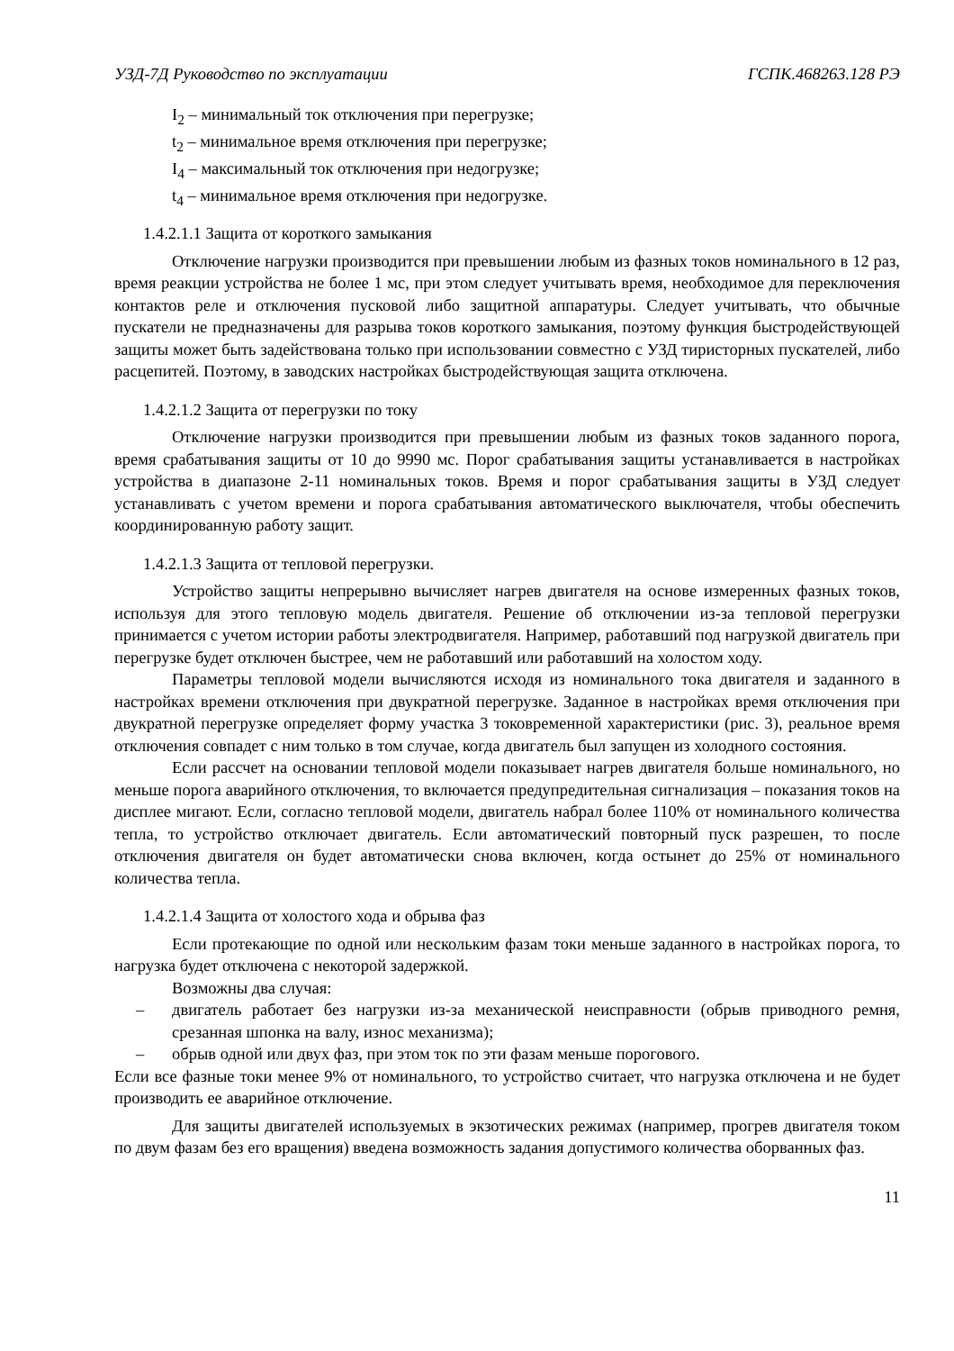УЗД-7Д Руководство по эксплуатации ГСПК.468263.128 РЭ
I<sub>2</sub> – минимальный ток отключения при перегрузке;
t<sub>2</sub> – минимальное время отключения при перегрузке;
I<sub>4</sub> – максимальный ток отключения при недогрузке;
t<sub>4</sub> – минимальное время отключения при недогрузке.
1.4.2.1.1 Защита от короткого замыкания
Отключение нагрузки производится при превышении любым из фазных токов номинального в 12 раз, время реакции устройства не более 1 мс, при этом следует учитывать время, необходимое для переключения контактов реле и отключения пусковой либо защитной аппаратуры. Следует учитывать, что обычные пускатели не предназначены для разрыва токов короткого замыкания, поэтому функция быстродействующей защиты может быть задействована только при использовании совместно с УЗД тиристорных пускателей, либо расцепитей. Поэтому, в заводских настройках быстродействующая защита отключена.
1.4.2.1.2 Защита от перегрузки по току
Отключение нагрузки производится при превышении любым из фазных токов заданного порога, время срабатывания защиты от 10 до 9990 мс. Порог срабатывания защиты устанавливается в настройках устройства в диапазоне 2-11 номинальных токов. Время и порог срабатывания защиты в УЗД следует устанавливать с учетом времени и порога срабатывания автоматического выключателя, чтобы обеспечить координированную работу защит.
1.4.2.1.3 Защита от тепловой перегрузки.
Устройство защиты непрерывно вычисляет нагрев двигателя на основе измеренных фазных токов, используя для этого тепловую модель двигателя. Решение об отключении из-за тепловой перегрузки принимается с учетом истории работы электродвигателя. Например, работавший под нагрузкой двигатель при перегрузке будет отключен быстрее, чем не работавший или работавший на холостом ходу.
Параметры тепловой модели вычисляются исходя из номинального тока двигателя и заданного в настройках времени отключения при двукратной перегрузке. Заданное в настройках время отключения при двукратной перегрузке определяет форму участка 3 токовременной характеристики (рис. 3), реальное время отключения совпадет с ним только в том случае, когда двигатель был запущен из холодного состояния.
Если рассчет на основании тепловой модели показывает нагрев двигателя больше номинального, но меньше порога аварийного отключения, то включается предупредительная сигнализация – показания токов на дисплее мигают. Если, согласно тепловой модели, двигатель набрал более 110% от номинального количества тепла, то устройство отключает двигатель. Если автоматический повторный пуск разрешен, то после отключения двигателя он будет автоматически снова включен, когда остынет до 25% от номинального количества тепла.
1.4.2.1.4 Защита от холостого хода и обрыва фаз
Если протекающие по одной или нескольким фазам токи меньше заданного в настройках порога, то нагрузка будет отключена с некоторой задержкой.
Возможны два случая:
– двигатель работает без нагрузки из-за механической неисправности (обрыв приводного ремня, срезанная шпонка на валу, износ механизма);
– обрыв одной или двух фаз, при этом ток по эти фазам меньше порогового.
Если все фазные токи менее 9% от номинального, то устройство считает, что нагрузка отключена и не будет производить ее аварийное отключение.
Для защиты двигателей используемых в экзотических режимах (например, прогрев двигателя током по двум фазам без его вращения) введена возможность задания допустимого количества оборванных фаз.
11